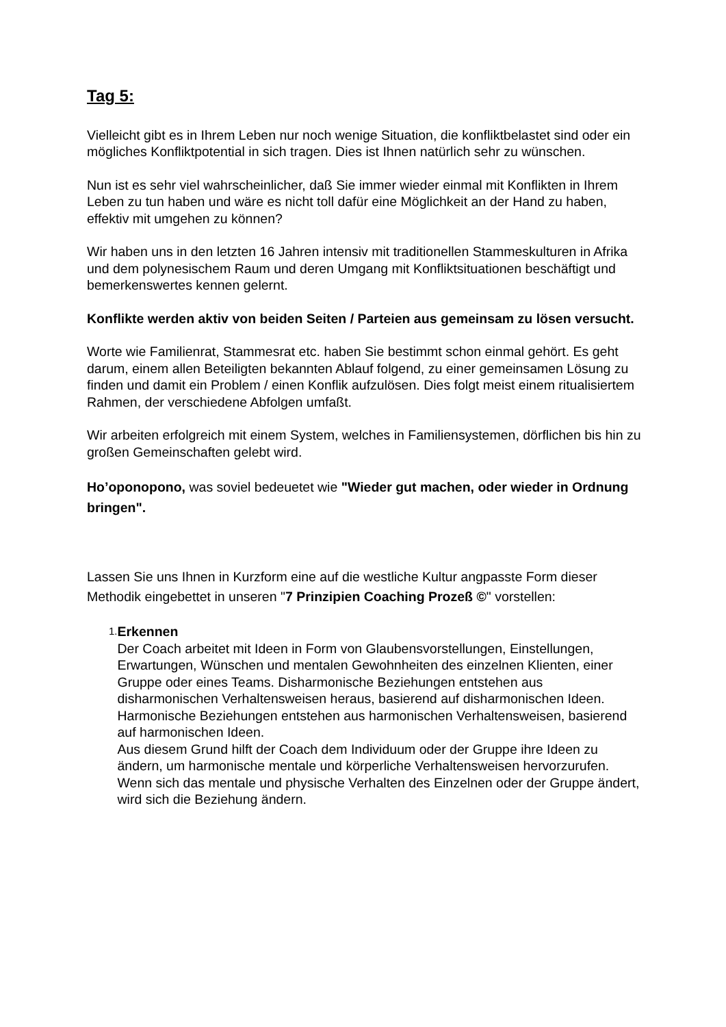Tag 5:
Vielleicht gibt es in Ihrem Leben nur noch wenige Situation, die konfliktbelastet sind oder ein mögliches Konfliktpotential in sich tragen. Dies ist Ihnen natürlich sehr zu wünschen.
Nun ist es sehr viel wahrscheinlicher, daß Sie immer wieder einmal mit Konflikten in Ihrem Leben zu tun haben und wäre es nicht toll dafür eine Möglichkeit an der Hand zu haben, effektiv mit umgehen zu können?
Wir haben uns in den letzten 16 Jahren intensiv mit traditionellen Stammeskulturen in Afrika und dem polynesischem Raum und deren Umgang mit Konfliktsituationen beschäftigt und bemerkenswertes kennen gelernt.
Konflikte werden aktiv von beiden Seiten / Parteien aus gemeinsam zu lösen versucht.
Worte wie Familienrat, Stammesrat etc. haben Sie bestimmt schon einmal gehört. Es geht darum, einem allen Beteiligten bekannten Ablauf folgend, zu einer gemeinsamen Lösung zu finden und damit ein Problem / einen Konflik aufzulösen. Dies folgt meist einem ritualisiertem Rahmen, der verschiedene Abfolgen umfaßt.
Wir arbeiten erfolgreich mit einem System, welches in Familiensystemen, dörflichen bis hin zu großen Gemeinschaften gelebt wird.
Ho’oponopono, was soviel bedeuetet wie "Wieder gut machen, oder wieder in Ordnung bringen".
Lassen Sie uns Ihnen in Kurzform eine auf die westliche Kultur angpasste Form dieser Methodik eingebettet in unseren "7 Prinzipien Coaching Prozeß ©" vorstellen:
1.
Erkennen
Der Coach arbeitet mit Ideen in Form von Glaubensvorstellungen, Einstellungen, Erwartungen, Wünschen und mentalen Gewohnheiten des einzelnen Klienten, einer Gruppe oder eines Teams. Disharmonische Beziehungen entstehen aus disharmonischen Verhaltensweisen heraus, basierend auf disharmonischen Ideen.
Harmonische Beziehungen entstehen aus harmonischen Verhaltensweisen, basierend auf harmonischen Ideen.
Aus diesem Grund hilft der Coach dem Individuum oder der Gruppe ihre Ideen zu ändern, um harmonische mentale und körperliche Verhaltensweisen hervorzurufen. Wenn sich das mentale und physische Verhalten des Einzelnen oder der Gruppe ändert, wird sich die Beziehung ändern.